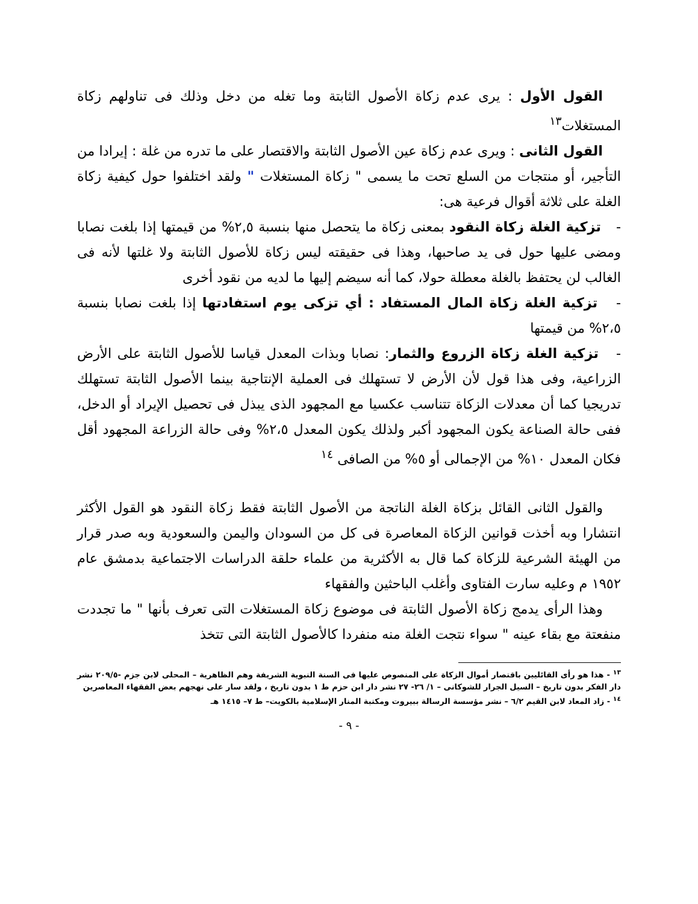القول الأول : يرى عدم زكاة الأصول الثابتة وما تغله من دخل وذلك فى تناولهم زكاة المستغلات<sup>١٣</sup>
القول الثانى : ويرى عدم زكاة عين الأصول الثابتة والاقتصار على ما تدره من غلة : إيرادا من التأجير، أو منتجات من السلع تحت ما يسمى " زكاة المستغلات " ولقد اختلفوا حول كيفية زكاة الغلة على ثلاثة أقوال فرعية هى:
- تزكية الغلة زكاة النقود بمعنى زكاة ما يتحصل منها بنسبة ٢,٥% من قيمتها إذا بلغت نصابا ومضى عليها حول فى يد صاحبها، وهذا فى حقيقته ليس زكاة للأصول الثابتة ولا غلتها لأنه فى الغالب لن يحتفظ بالغلة معطلة حولا، كما أنه سيضم إليها ما لديه من نقود أخرى
- تزكية الغلة زكاة المال المستفاد : أي تزكى يوم استفادتها إذا بلغت نصابا بنسبة ٢،٥% من قيمتها
- تزكية الغلة زكاة الزروع والثمار: نصابا وبذات المعدل قياسا للأصول الثابتة على الأرض الزراعية، وفى هذا قول لأن الأرض لا تستهلك فى العملية الإنتاجية بينما الأصول الثابتة تستهلك تدريجيا كما أن معدلات الزكاة تتناسب عكسيا مع المجهود الذى يبذل فى تحصيل الإيراد أو الدخل، ففى حالة الصناعة يكون المجهود أكبر ولذلك يكون المعدل ٢،٥% وفى حالة الزراعة المجهود أقل فكان المعدل ١٠% من الإجمالى أو ٥% من الصافى <sup>١٤</sup>
والقول الثانى القائل بزكاة الغلة الناتجة من الأصول الثابتة فقط زكاة النقود هو القول الأكثر انتشارا وبه أخذت قوانين الزكاة المعاصرة فى كل من السودان واليمن والسعودية وبه صدر قرار من الهيئة الشرعية للزكاة كما قال به الأكثرية من علماء حلقة الدراسات الاجتماعية بدمشق عام ١٩٥٢ م وعليه سارت الفتاوى وأغلب الباحثين والفقهاء
وهذا الرأى يدمج زكاة الأصول الثابتة فى موضوع زكاة المستغلات التى تعرف بأنها " ما تجددت منفعتة مع بقاء عينه " سواء نتجت الغلة منه منفردا كالأصول الثابتة التى تتخذ
<sup>١٣</sup> - هذا هو رأى القائليين باقتصار أموال الزكاة على المنصوص عليها فى السنة النبوية الشريفة وهم الظاهرية – المحلى لابن جزم -٢٠٩/٥ نشر دار الفكر بدون تاريخ – السيل الجرار للشوكانى – ١/ ٢٦- ٢٧ نشر دار ابن حزم ط ١ بدون تاريخ ، ولقد سار على نهجهم بعض الفقهاء المعاصرين
<sup>١٤</sup> - زاد المعاد لابن القيم ٦/٢ – نشر مؤسسة الرسالة ببيروت ومكتبة المنار الإسلامية بالكويت– ط ٧– ١٤١٥ هـ
- ٩ -